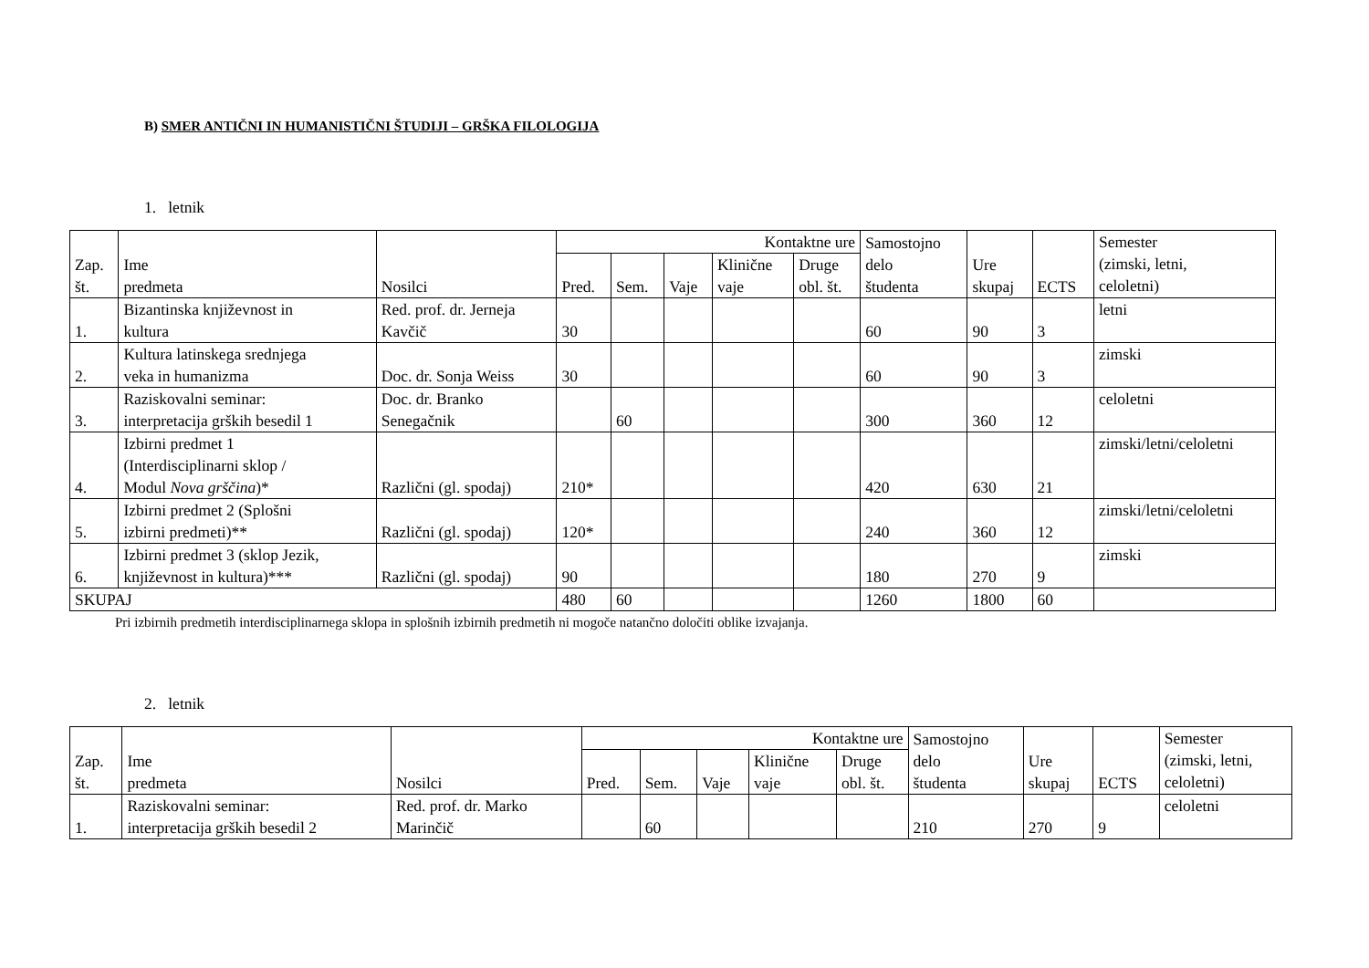B) SMER ANTIČNI IN HUMANISTIČNI ŠTUDIJI – GRŠKA FILOLOGIJA
1. letnik
| Zap. št. | Ime predmeta | Nosilci | Kontaktne ure | | | | | Samostojno delo študenta | Ure skupaj | ECTS | Semester (zimski, letni, celoletni) |
| --- | --- | --- | --- | --- | --- | --- | --- | --- | --- | --- | --- |
| | | | Pred. | Sem. | Vaje | Klinične vaje | Druge obl. št. | | | | |
| 1. | Bizantinska književnost in kultura | Red. prof. dr. Jerneja Kavčič | 30 | | | | | 60 | 90 | 3 | letni |
| 2. | Kultura latinskega srednjega veka in humanizma | Doc. dr. Sonja Weiss | 30 | | | | | 60 | 90 | 3 | zimski |
| 3. | Raziskovalni seminar: interpretacija grških besedil 1 | Doc. dr. Branko Senegačnik | | 60 | | | | 300 | 360 | 12 | celoletni |
| 4. | Izbirni predmet 1 (Interdisciplinarni sklop / Modul Nova grščina )* | Različni (gl. spodaj) | 210* | | | | | 420 | 630 | 21 | zimski/letni/celoletni |
| 5. | Izbirni predmet 2 (Splošni izbirni predmeti)** | Različni (gl. spodaj) | 120* | | | | | 240 | 360 | 12 | zimski/letni/celoletni |
| 6. | Izbirni predmet 3 (sklop Jezik, književnost in kultura)*** | Različni (gl. spodaj) | 90 | | | | | 180 | 270 | 9 | zimski |
| SKUPAJ | | | 480 | 60 | | | | 1260 | 1800 | 60 | |
Pri izbirnih predmetih interdisciplinarnega sklopa in splošnih izbirnih predmetih ni mogoče natančno določiti oblike izvajanja.
2. letnik
| Zap. št. | Ime predmeta | Nosilci | Kontaktne ure | | | | | Samostojno delo študenta | Ure skupaj | ECTS | Semester (zimski, letni, celoletni) |
| --- | --- | --- | --- | --- | --- | --- | --- | --- | --- | --- | --- |
| | | | Pred. | Sem. | Vaje | Klinične vaje | Druge obl. št. | | | | |
| 1. | Raziskovalni seminar: interpretacija grških besedil 2 | Red. prof. dr. Marko Marinčič | | 60 | | | | 210 | 270 | 9 | celoletni |